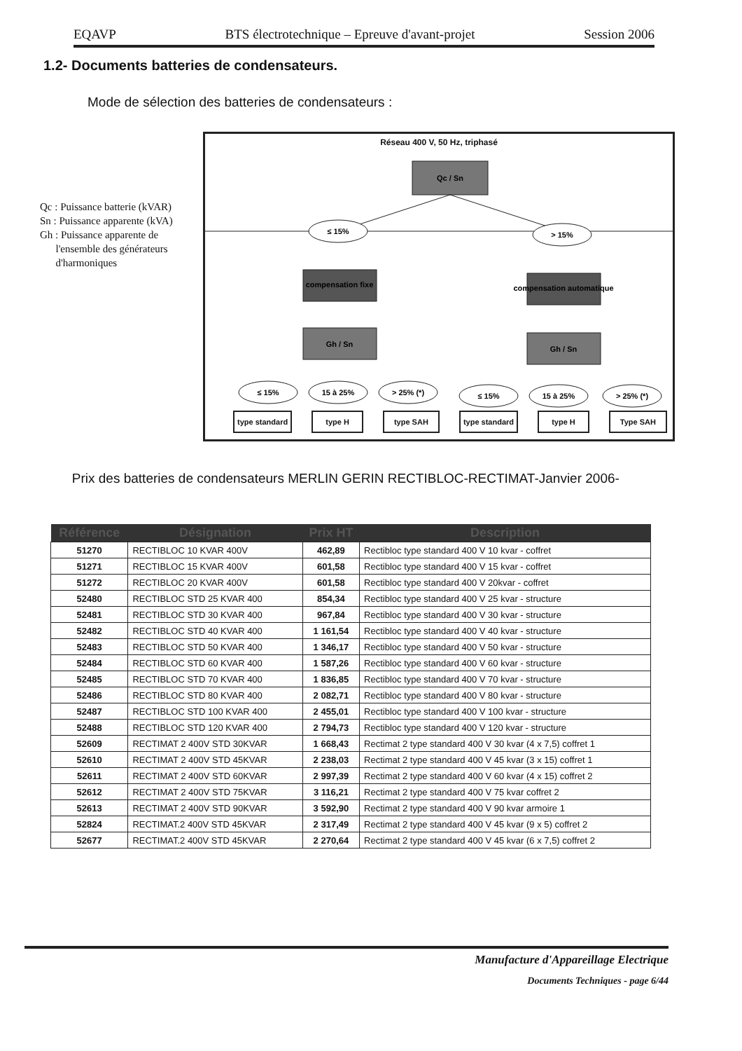EQAVP BTS électrotechnique – Epreuve d'avant-projet Session 2006
1.2- Documents batteries de condensateurs.
Mode de sélection des batteries de condensateurs :
Qc : Puissance batterie (kVAR)
Sn : Puissance apparente (kVA)
Gh : Puissance apparente de
l'ensemble des générateurs
d'harmoniques
Réseau 400 V, 50 Hz, triphasé
Qc / Sn
≤ 15%
> 15%
compensation fixe
compensation automatique
Gh / Sn
Gh / Sn
≤ 15%
15 à 25%
> 25% (*)
≤ 15%
15 à 25%
> 25% (*)
type standard type H type SAH type standard type H Type SAH
Prix des batteries de condensateurs MERLIN GERIN RECTIBLOC-RECTIMAT-Janvier 2006-
| Référence | Désignation | Prix HT | Description |
| --- | --- | --- | --- |
| 51270 | RECTIBLOC 10 KVAR 400V | 462,89 | Rectibloc type standard 400 V 10 kvar - coffret |
| 51271 | RECTIBLOC 15 KVAR 400V | 601,58 | Rectibloc type standard 400 V 15 kvar - coffret |
| 51272 | RECTIBLOC 20 KVAR 400V | 601,58 | Rectibloc type standard 400 V 20kvar - coffret |
| 52480 | RECTIBLOC STD 25 KVAR 400 | 854,34 | Rectibloc type standard 400 V 25 kvar - structure |
| 52481 | RECTIBLOC STD 30 KVAR 400 | 967,84 | Rectibloc type standard 400 V 30 kvar - structure |
| 52482 | RECTIBLOC STD 40 KVAR 400 | 1 161,54 | Rectibloc type standard 400 V 40 kvar - structure |
| 52483 | RECTIBLOC STD 50 KVAR 400 | 1 346,17 | Rectibloc type standard 400 V 50 kvar - structure |
| 52484 | RECTIBLOC STD 60 KVAR 400 | 1 587,26 | Rectibloc type standard 400 V 60 kvar - structure |
| 52485 | RECTIBLOC STD 70 KVAR 400 | 1 836,85 | Rectibloc type standard 400 V 70 kvar - structure |
| 52486 | RECTIBLOC STD 80 KVAR 400 | 2 082,71 | Rectibloc type standard 400 V 80 kvar - structure |
| 52487 | RECTIBLOC STD 100 KVAR 400 | 2 455,01 | Rectibloc type standard 400 V 100 kvar - structure |
| 52488 | RECTIBLOC STD 120 KVAR 400 | 2 794,73 | Rectibloc type standard 400 V 120 kvar - structure |
| 52609 | RECTIMAT 2 400V STD 30KVAR | 1 668,43 | Rectimat 2 type standard 400 V 30 kvar (4 x 7,5) coffret 1 |
| 52610 | RECTIMAT 2 400V STD 45KVAR | 2 238,03 | Rectimat 2 type standard 400 V 45 kvar (3 x 15) coffret 1 |
| 52611 | RECTIMAT 2 400V STD 60KVAR | 2 997,39 | Rectimat 2 type standard 400 V 60 kvar (4 x 15) coffret 2 |
| 52612 | RECTIMAT 2 400V STD 75KVAR | 3 116,21 | Rectimat 2 type standard 400 V 75 kvar coffret 2 |
| 52613 | RECTIMAT 2 400V STD 90KVAR | 3 592,90 | Rectimat 2 type standard 400 V 90 kvar armoire 1 |
| 52824 | RECTIMAT.2 400V STD 45KVAR | 2 317,49 | Rectimat 2 type standard 400 V 45 kvar (9 x 5) coffret 2 |
| 52677 | RECTIMAT.2 400V STD 45KVAR | 2 270,64 | Rectimat 2 type standard 400 V 45 kvar (6 x 7,5) coffret 2 |
Manufacture d'Appareillage Electrique
Documents Techniques - page 6/44